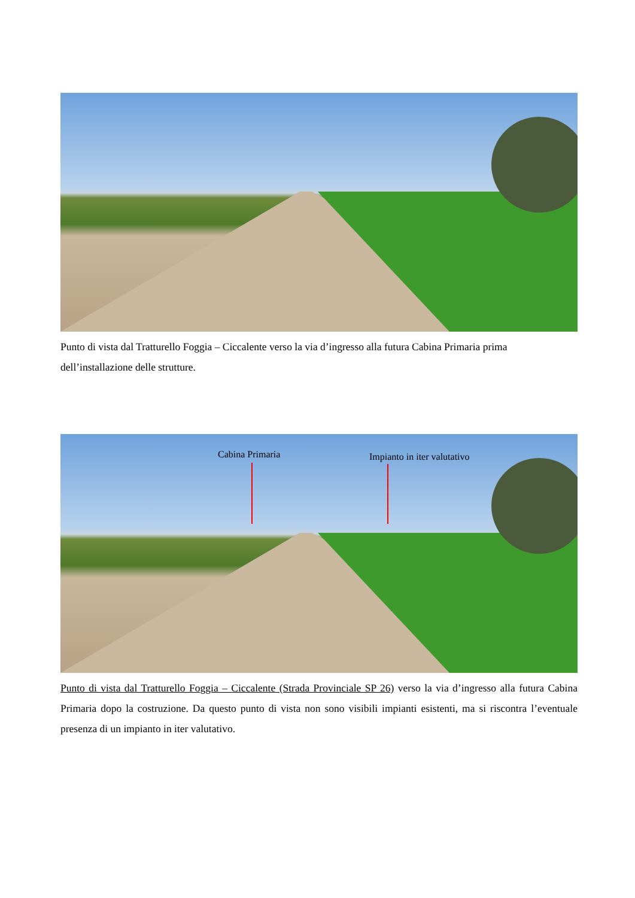Punto di vista dal Tratturello Foggia – Ciccalente verso la via d’ingresso alla futura Cabina Primaria prima dell’installazione delle strutture.
Cabina Primaria Impianto in iter valutativo
Punto di vista dal Tratturello Foggia – Ciccalente (Strada Provinciale SP 26) verso la via d’ingresso alla futura Cabina Primaria dopo la costruzione. Da questo punto di vista non sono visibili impianti esistenti, ma si riscontra l’eventuale presenza di un impianto in iter valutativo.